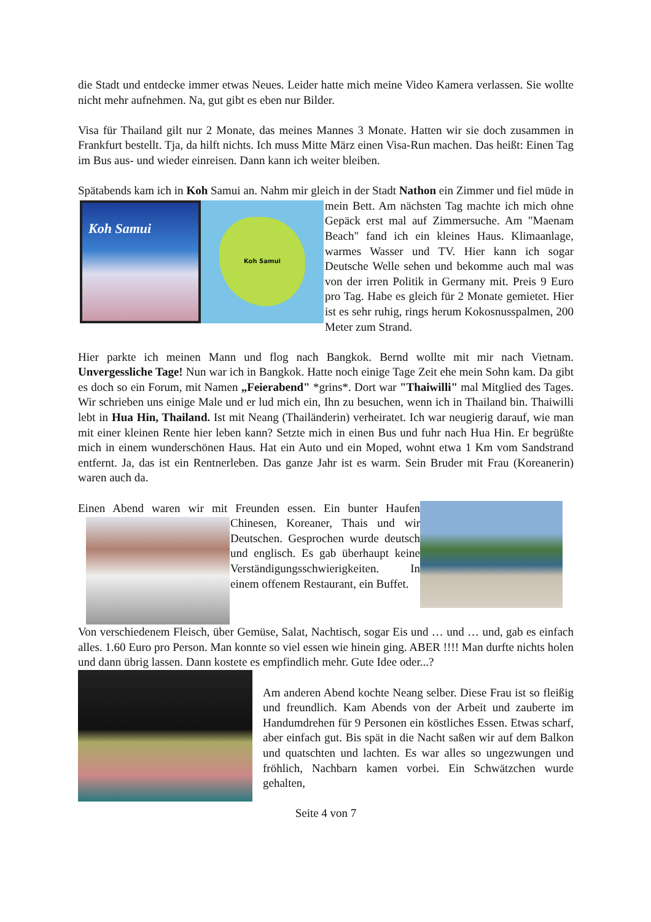die Stadt und entdecke immer etwas Neues. Leider hatte mich meine Video Kamera verlassen. Sie wollte nicht mehr aufnehmen. Na, gut gibt es eben nur Bilder.
Visa für Thailand gilt nur 2 Monate, das meines Mannes 3 Monate. Hatten wir sie doch zusammen in Frankfurt bestellt. Tja, da hilft nichts. Ich muss Mitte März einen Visa-Run machen. Das heißt: Einen Tag im Bus aus- und wieder einreisen. Dann kann ich weiter bleiben.
Spätabends kam ich in Koh Samui an. Nahm mir gleich in der Stadt Nathon ein Zimmer und
Koh Samui Koh Samui
fiel müde in mein Bett. Am nächsten Tag machte ich mich ohne Gepäck erst mal auf Zimmersuche. Am "Maenam Beach" fand ich ein kleines Haus. Klimaanlage, warmes Wasser und TV. Hier kann ich sogar Deutsche Welle sehen und bekomme auch mal was von der irren Politik in Germany mit. Preis 9 Euro pro Tag. Habe es gleich für 2 Monate gemietet. Hier ist es sehr ruhig, rings herum Kokosnusspalmen, 200 Meter zum Strand.
Hier parkte ich meinen Mann und flog nach Bangkok. Bernd wollte mit mir nach Vietnam. Unvergessliche Tage! Nun war ich in Bangkok. Hatte noch einige Tage Zeit ehe mein Sohn kam. Da gibt es doch so ein Forum, mit Namen „Feierabend" *grins*. Dort war "Thaiwilli" mal Mitglied des Tages. Wir schrieben uns einige Male und er lud mich ein, Ihn zu besuchen, wenn ich in Thailand bin. Thaiwilli lebt in Hua Hin, Thailand. Ist mit Neang (Thailänderin) verheiratet. Ich war neugierig darauf, wie man mit einer kleinen Rente hier leben kann? Setzte mich in einen Bus und fuhr nach Hua Hin. Er begrüßte mich in einem wunderschönen Haus. Hat ein Auto und ein Moped, wohnt etwa 1 Km vom Sandstrand entfernt. Ja, das ist ein Rentnerleben. Das ganze Jahr ist es warm. Sein Bruder mit Frau (Koreanerin) waren auch da.
Einen Abend waren wir mit Freunden essen. Ein bunter Haufen Chinesen, Koreaner, Thais und wir Deutschen. Gesprochen wurde deutsch und englisch. Es gab überhaupt keine Verständigungsschwierigkeiten. In einem offenem Restaurant, ein Buffet.
Von verschiedenem Fleisch, über Gemüse, Salat, Nachtisch, sogar Eis und … und … und, gab es einfach alles. 1.60 Euro pro Person. Man konnte so viel essen wie hinein ging. ABER !!!! Man durfte nichts holen und dann übrig lassen. Dann kostete es empfindlich mehr. Gute Idee oder...?
Am anderen Abend kochte Neang selber. Diese Frau ist so fleißig und freundlich. Kam Abends von der Arbeit und zauberte im Handumdrehen für 9 Personen ein köstliches Essen. Etwas scharf, aber einfach gut. Bis spät in die Nacht saßen wir auf dem Balkon und quatschten und lachten. Es war alles so ungezwungen und fröhlich, Nachbarn kamen vorbei. Ein Schwätzchen wurde gehalten,
Seite 4 von 7